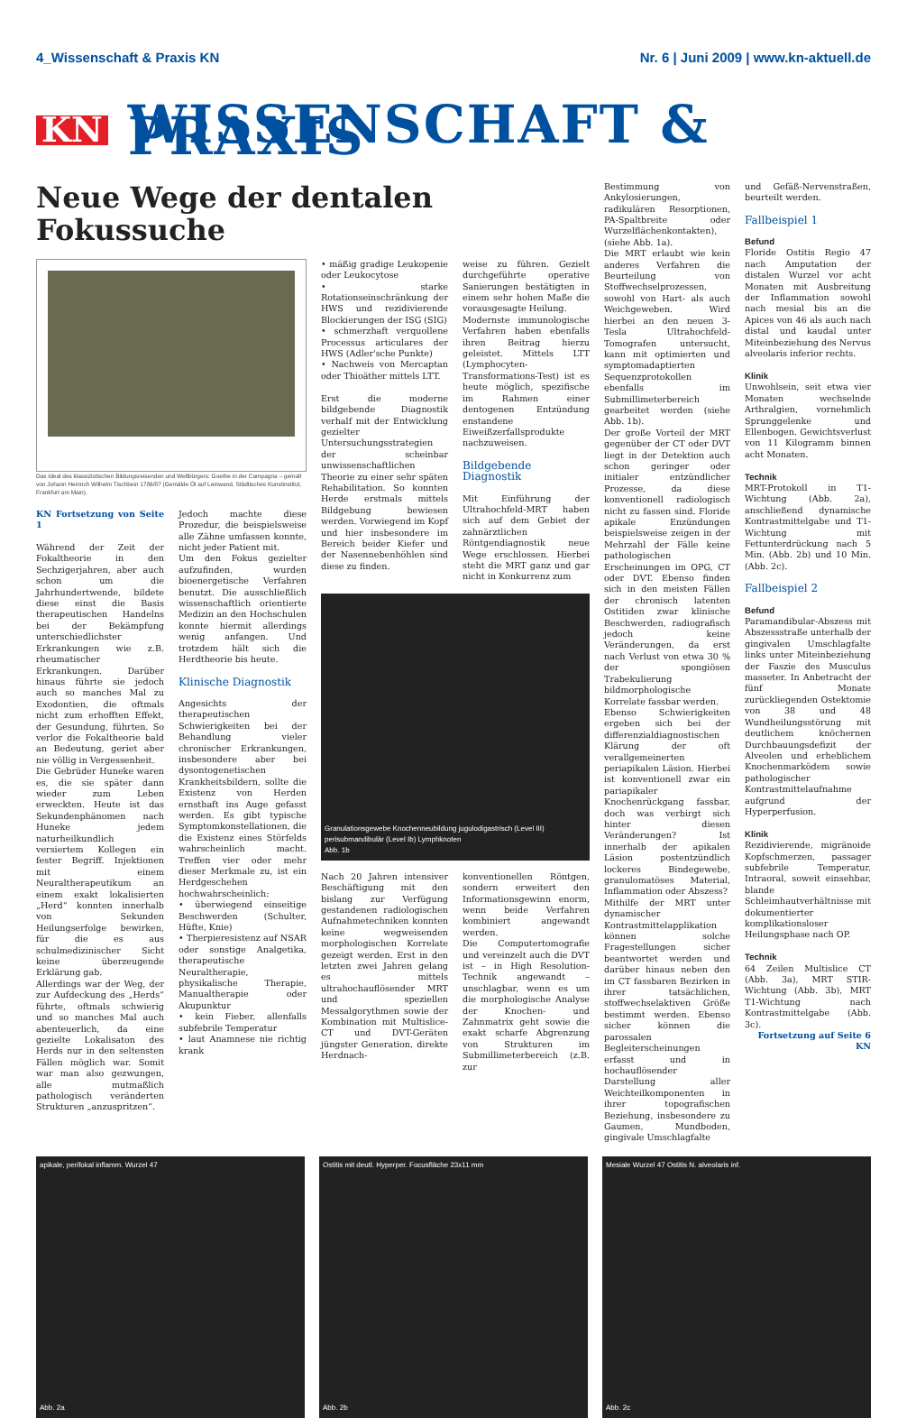4_Wissenschaft & Praxis KN Nr. 6 | Juni 2009 | www.kn-aktuell.de
KN WISSENSCHAFT & PRAXIS
Neue Wege der dentalen Fokussuche
Das Ideal des klassizistischen Bildungsreisenden und Weltbürgers: Goethe in der Campagna – gemalt von Johann Heinrich Wilhelm Tischbein 1786/87 (Gemälde Öl auf Leinwand, Städtisches Kunstinstitut, Frankfurt am Main).
KN Fortsetzung von Seite 1
Während der Zeit der Fokaltheorie in den Sechzigerjahren, aber auch schon um die Jahrhundertwende, bildete diese einst die Basis therapeutischen Handelns bei der Bekämpfung unterschiedlichster Erkrankungen wie z.B. rheumatischer Erkrankungen. Darüber hinaus führte sie jedoch auch so manches Mal zu Exodontien, die oftmals nicht zum erhofften Effekt, der Gesundung, führten. So verlor die Fokaltheorie bald an Bedeutung, geriet aber nie völlig in Vergessenheit.
Die Gebrüder Huneke waren es, die sie später dann wieder zum Leben erweckten. Heute ist das Sekundenphänomen nach Huneke jedem naturheilkundlich versiertem Kollegen ein fester Begriff. Injektionen mit einem Neuraltherapeutikum an einem exakt lokalisierten „Herd“ konnten innerhalb von Sekunden Heilungserfolge bewirken, für die es aus schulmedizinischer Sicht keine überzeugende Erklärung gab.
Allerdings war der Weg, der zur Aufdeckung des „Herds“ führte, oftmals schwierig und so manches Mal auch abenteuerlich, da eine gezielte Lokalisaton des Herds nur in den seltensten Fällen möglich war. Somit war man also gezwungen, alle mutmaßlich pathologisch veränderten Strukturen „anzuspritzen“.
Jedoch machte diese Prozedur, die beispielsweise alle Zähne umfassen konnte, nicht jeder Patient mit.
Um den Fokus gezielter aufzufinden, wurden bioenergetische Verfahren benutzt. Die ausschließlich wissenschaftlich orientierte Medizin an den Hochschulen konnte hiermit allerdings wenig anfangen. Und trotzdem hält sich die Herdtheorie bis heute.
Klinische Diagnostik
Angesichts der therapeutischen Schwierigkeiten bei der Behandlung vieler chronischer Erkrankungen, insbesondere aber bei dysontogenetischen Krankheitsbildern, sollte die Existenz von Herden ernsthaft ins Auge gefasst werden. Es gibt typische Symptomkonstellationen, die die Existenz eines Störfelds wahrscheinlich macht. Treffen vier oder mehr dieser Merkmale zu, ist ein Herdgeschehen hochwahrscheinlich:
• überwiegend einseitige Beschwerden (Schulter, Hüfte, Knie)
• Therpieresistenz auf NSAR oder sonstige Analgetika, therapeutische Neuraltherapie, physikalische Therapie, Manualtherapie oder Akupunktur
• kein Fieber, allenfalls subfebrile Temperatur
• laut Anamnese nie richtig krank
• mäßig gradige Leukopenie oder Leukocytose
• starke Rotationseinschränkung der HWS und rezidivierende Blockierungen der ISG (SIG)
• schmerzhaft verquollene Processus articulares der HWS (Adler'sche Punkte)
• Nachweis von Mercaptan oder Thioäther mittels LTT.
Erst die moderne bildgebende Diagnostik verhalf mit der Entwicklung gezielter Untersuchungsstrategien der scheinbar unwissenschaftlichen Theorie zu einer sehr späten Rehabilitation. So konnten Herde erstmals mittels Bildgebung bewiesen werden. Vorwiegend im Kopf und hier insbesondere im Bereich beider Kiefer und der Nasennebenhöhlen sind diese zu finden.
weise zu führen. Gezielt durchgeführte operative Sanierungen bestätigten in einem sehr hohen Maße die vorausgesagte Heilung.
Modernste immunologische Verfahren haben ebenfalls ihren Beitrag hierzu geleistet. Mittels LTT (Lymphocyten-Transformations-Test) ist es heute möglich, spezifische im Rahmen einer dentogenen Entzündung enstandene Eiweißzerfallsprodukte nachzuweisen.
Bildgebende Diagnostik
Mit Einführung der Ultrahochfeld-MRT haben sich auf dem Gebiet der zahnärztlichen Röntgendiagnostik neue Wege erschlossen. Hierbei steht die MRT ganz und gar nicht in Konkurrenz zum
Granulationsgewebe Knochenneubildung jugulodigastrisch (Level III) perisubmandibulär (Level Ib) Lymphknoten
Abb. 1b
Nach 20 Jahren intensiver Beschäftigung mit den bislang zur Verfügung gestandenen radiologischen Aufnahmetechniken konnten keine wegweisenden morphologischen Korrelate gezeigt werden. Erst in den letzten zwei Jahren gelang es mittels ultrahochauflösender MRT und speziellen Messalgorythmen sowie der Kombination mit Multislice-CT und DVT-Geräten jüngster Generation, direkte Herdnach-
konventionellen Röntgen, sondern erweitert den Informationsgewinn enorm, wenn beide Verfahren kombiniert angewandt werden.
Die Computertomografie und vereinzelt auch die DVT ist – in High Resolution-Technik angewandt – unschlagbar, wenn es um die morphologische Analyse der Knochen- und Zahnmatrix geht sowie die exakt scharfe Abgrenzung von Strukturen im Submillimeterbereich (z.B. zur
Bestimmung von Ankylosierungen, radikulären Resorptionen, PA-Spaltbreite oder Wurzelflächenkontakten), (siehe Abb. 1a).
Die MRT erlaubt wie kein anderes Verfahren die Beurteilung von Stoffwechselprozessen, sowohl von Hart- als auch Weichgeweben. Wird hierbei an den neuen 3-Tesla Ultrahochfeld-Tomografen untersucht, kann mit optimierten und symptomadaptierten Sequenzprotokollen ebenfalls im Submillimeterbereich gearbeitet werden (siehe Abb. 1b).
Der große Vorteil der MRT gegenüber der CT oder DVT liegt in der Detektion auch schon geringer oder initialer entzündlicher Prozesse, da diese konventionell radiologisch nicht zu fassen sind. Floride apikale Enzündungen beispielsweise zeigen in der Mehrzahl der Fälle keine pathologischen Erscheinungen im OPG, CT oder DVT. Ebenso finden sich in den meisten Fällen der chronisch latenten Ostitiden zwar klinische Beschwerden, radiografisch jedoch keine Veränderungen, da erst nach Verlust von etwa 30 % der spongiösen Trabekulierung bildmorphologische Korrelate fassbar werden.
Ebenso Schwierigkeiten ergeben sich bei der differenzialdiagnostischen Klärung der oft verallgemeinerten periapikalen Läsion. Hierbei ist konventionell zwar ein pariapikaler Knochenrückgang fassbar, doch was verbirgt sich hinter diesen Veränderungen? Ist innerhalb der apikalen Läsion postentzündlich lockeres Bindegewebe, granulomatöses Material, Inflammation oder Abszess?
Mithilfe der MRT unter dynamischer Kontrastmittelapplikation können solche Fragestellungen sicher beantwortet werden und darüber hinaus neben den im CT fassbaren Bezirken in ihrer tatsächlichen, stoffwechselaktiven Größe bestimmt werden. Ebenso sicher können die parossalen Begleiterscheinungen erfasst und in hochauflösender Darstellung aller Weichteilkomponenten in ihrer topografischen Beziehung, insbesondere zu Gaumen, Mundboden, gingivale Umschlagfalte
und Gefäß-Nervenstraßen, beurteilt werden.
Fallbeispiel 1
Befund
Floride Ostitis Regio 47 nach Amputation der distalen Wurzel vor acht Monaten mit Ausbreitung der Inflammation sowohl nach mesial bis an die Apices von 46 als auch nach distal und kaudal unter Miteinbeziehung des Nervus alveolaris inferior rechts.
Klinik
Unwohlsein, seit etwa vier Monaten wechselnde Arthralgien, vornehmlich Sprunggelenke und Ellenbogen. Gewichtsverlust von 11 Kilogramm binnen acht Monaten.
Technik
MRT-Protokoll in T1-Wichtung (Abb. 2a), anschließend dynamische Kontrastmittelgabe und T1-Wichtung mit Fettunterdrückung nach 5 Min. (Abb. 2b) und 10 Min. (Abb. 2c).
Fallbeispiel 2
Befund
Paramandibular-Abszess mit Abszessstraße unterhalb der gingivalen Umschlagfalte links unter Miteinbeziehung der Faszie des Musculus masseter. In Anbetracht der fünf Monate zurückliegenden Ostektomie von 38 und 48 Wundheilungsstörung mit deutlichem knöchernen Durchbauungsdefizit der Alveolen und erheblichem Knochenmarködem sowie pathologischer Kontrastmittelaufnahme aufgrund der Hyperperfusion.
Klinik
Rezidivierende, migränoide Kopfschmerzen, passager subfebrile Temperatur. Intraoral, soweit einsehbar, blande Schleimhautverhältnisse mit dokumentierter komplikationsloser Heilungsphase nach OP.
Technik
64 Zeilen Multislice CT (Abb. 3a), MRT STIR-Wichtung (Abb. 3b), MRT T1-Wichtung nach Kontrastmittelgabe (Abb. 3c).
Fortsetzung auf Seite 6 KN
apikale, perifokal inflamm. Wurzel 47
Abb. 2a
Ostitis mit deutl. Hyperper. Focusfläche 23x11 mm
Abb. 2b
Mesiale Wurzel 47 Ostitis N. alveolaris inf.
Abb. 2c